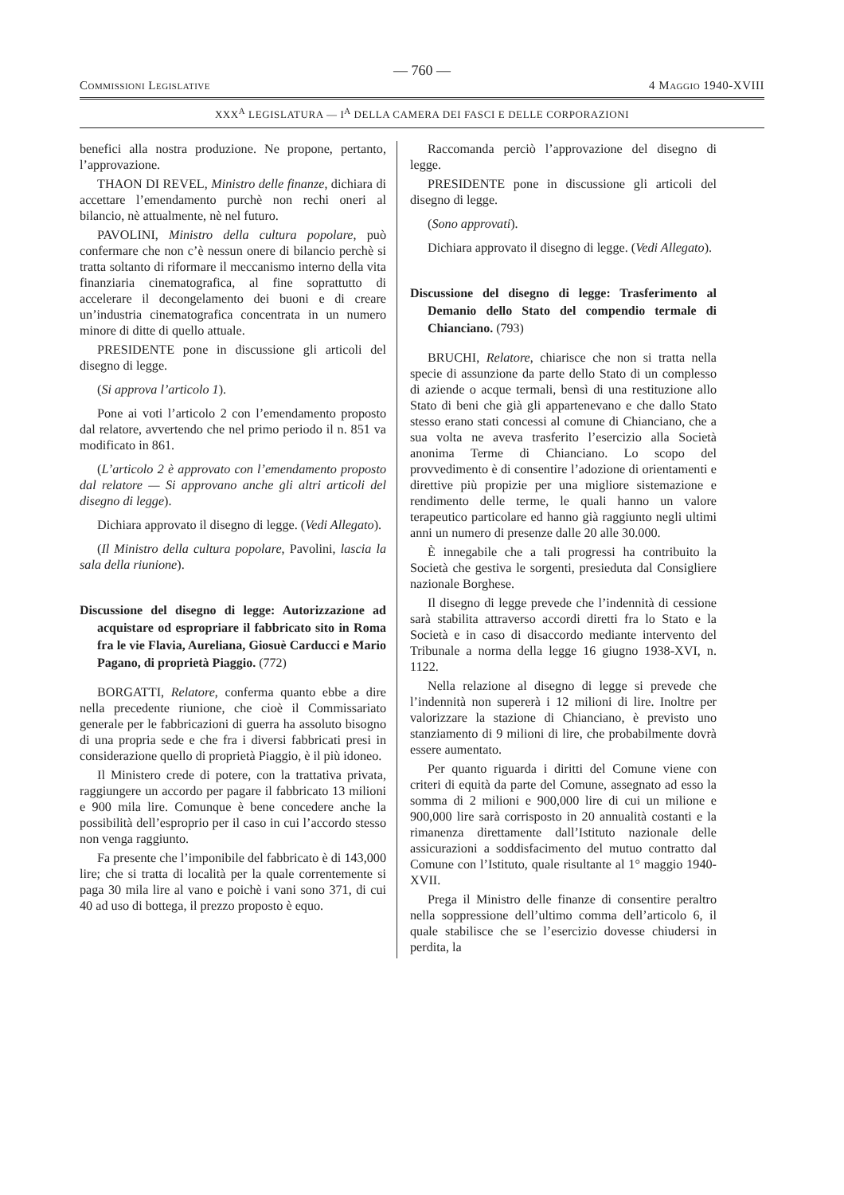— 760 —
Commissioni Legislative 4 Maggio 1940-XVIII
XXX<sup>A</sup> LEGISLATURA — I<sup>A</sup> DELLA CAMERA DEI FASCI E DELLE CORPORAZIONI
benefici alla nostra produzione. Ne propone, pertanto, l’approvazione.
THAON DI REVEL, Ministro delle finanze, dichiara di accettare l’emendamento purchè non rechi oneri al bilancio, nè attualmente, nè nel futuro.
PAVOLINI, Ministro della cultura popolare, può confermare che non c’è nessun onere di bilancio perchè si tratta soltanto di riformare il meccanismo interno della vita finanziaria cinematografica, al fine soprattutto di accelerare il decongelamento dei buoni e di creare un’industria cinematografica concentrata in un numero minore di ditte di quello attuale.
PRESIDENTE pone in discussione gli articoli del disegno di legge.
(Si approva l’articolo 1).
Pone ai voti l’articolo 2 con l’emendamento proposto dal relatore, avvertendo che nel primo periodo il n. 851 va modificato in 861.
(L’articolo 2 è approvato con l’emendamento proposto dal relatore — Si approvano anche gli altri articoli del disegno di legge).
Dichiara approvato il disegno di legge. (Vedi Allegato).
(Il Ministro della cultura popolare, Pavolini, lascia la sala della riunione).
Discussione del disegno di legge: Autorizzazione ad acquistare od espropriare il fabbricato sito in Roma fra le vie Flavia, Aureliana, Giosuè Carducci e Mario Pagano, di proprietà Piaggio. (772)
BORGATTI, Relatore, conferma quanto ebbe a dire nella precedente riunione, che cioè il Commissariato generale per le fabbricazioni di guerra ha assoluto bisogno di una propria sede e che fra i diversi fabbricati presi in considerazione quello di proprietà Piaggio, è il più idoneo.
Il Ministero crede di potere, con la trattativa privata, raggiungere un accordo per pagare il fabbricato 13 milioni e 900 mila lire. Comunque è bene concedere anche la possibilità dell’esproprio per il caso in cui l’accordo stesso non venga raggiunto.
Fa presente che l’imponibile del fabbricato è di 143,000 lire; che si tratta di località per la quale correntemente si paga 30 mila lire al vano e poichè i vani sono 371, di cui 40 ad uso di bottega, il prezzo proposto è equo.
Raccomanda perciò l’approvazione del disegno di legge.
PRESIDENTE pone in discussione gli articoli del disegno di legge.
(Sono approvati).
Dichiara approvato il disegno di legge. (Vedi Allegato).
Discussione del disegno di legge: Trasferimento al Demanio dello Stato del compendio termale di Chianciano. (793)
BRUCHI, Relatore, chiarisce che non si tratta nella specie di assunzione da parte dello Stato di un complesso di aziende o acque termali, bensì di una restituzione allo Stato di beni che già gli appartenevano e che dallo Stato stesso erano stati concessi al comune di Chianciano, che a sua volta ne aveva trasferito l’esercizio alla Società anonima Terme di Chianciano. Lo scopo del provvedimento è di consentire l’adozione di orientamenti e direttive più propizie per una migliore sistemazione e rendimento delle terme, le quali hanno un valore terapeutico particolare ed hanno già raggiunto negli ultimi anni un numero di presenze dalle 20 alle 30.000.
È innegabile che a tali progressi ha contribuito la Società che gestiva le sorgenti, presieduta dal Consigliere nazionale Borghese.
Il disegno di legge prevede che l’indennità di cessione sarà stabilita attraverso accordi diretti fra lo Stato e la Società e in caso di disaccordo mediante intervento del Tribunale a norma della legge 16 giugno 1938-XVI, n. 1122.
Nella relazione al disegno di legge si prevede che l’indennità non supererà i 12 milioni di lire. Inoltre per valorizzare la stazione di Chianciano, è previsto uno stanziamento di 9 milioni di lire, che probabilmente dovrà essere aumentato.
Per quanto riguarda i diritti del Comune viene con criteri di equità da parte del Comune, assegnato ad esso la somma di 2 milioni e 900,000 lire di cui un milione e 900,000 lire sarà corrisposto in 20 annualità costanti e la rimanenza direttamente dall’Istituto nazionale delle assicurazioni a soddisfacimento del mutuo contratto dal Comune con l’Istituto, quale risultante al 1° maggio 1940-XVII.
Prega il Ministro delle finanze di consentire peraltro nella soppressione dell’ultimo comma dell’articolo 6, il quale stabilisce che se l’esercizio dovesse chiudersi in perdita, la